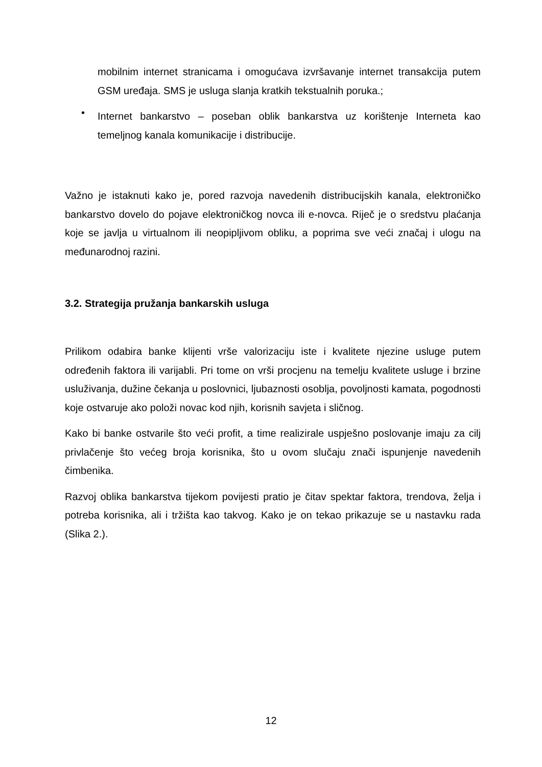mobilnim internet stranicama i omogućava izvršavanje internet transakcija putem GSM uređaja. SMS je usluga slanja kratkih tekstualnih poruka.;
•
Internet bankarstvo – poseban oblik bankarstva uz korištenje Interneta kao temeljnog kanala komunikacije i distribucije.
Važno je istaknuti kako je, pored razvoja navedenih distribucijskih kanala, elektroničko bankarstvo dovelo do pojave elektroničkog novca ili e-novca. Riječ je o sredstvu plaćanja koje se javlja u virtualnom ili neopipljivom obliku, a poprima sve veći značaj i ulogu na međunarodnoj razini.
3.2. Strategija pružanja bankarskih usluga
Prilikom odabira banke klijenti vrše valorizaciju iste i kvalitete njezine usluge putem određenih faktora ili varijabli. Pri tome on vrši procjenu na temelju kvalitete usluge i brzine usluživanja, dužine čekanja u poslovnici, ljubaznosti osoblja, povoljnosti kamata, pogodnosti koje ostvaruje ako položi novac kod njih, korisnih savjeta i sličnog.
Kako bi banke ostvarile što veći profit, a time realizirale uspješno poslovanje imaju za cilj privlačenje što većeg broja korisnika, što u ovom slučaju znači ispunjenje navedenih čimbenika.
Razvoj oblika bankarstva tijekom povijesti pratio je čitav spektar faktora, trendova, želja i potreba korisnika, ali i tržišta kao takvog. Kako je on tekao prikazuje se u nastavku rada (Slika 2.).
12